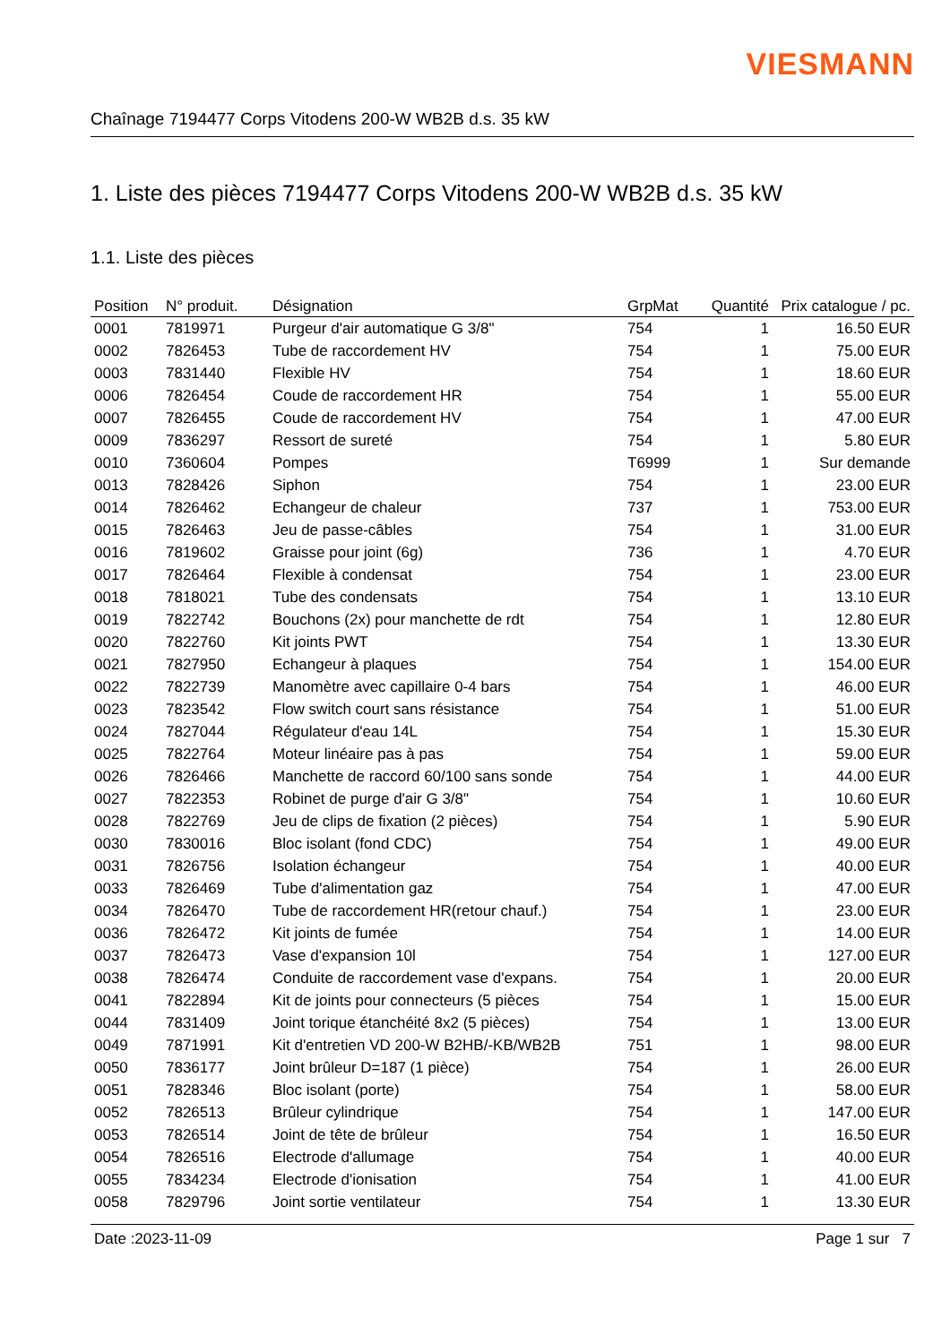VIESMANN
Chaînage 7194477 Corps Vitodens 200-W WB2B d.s. 35 kW
1. Liste des pièces 7194477 Corps Vitodens 200-W WB2B d.s. 35 kW
1.1. Liste des pièces
| Position | N° produit. | Désignation | GrpMat | Quantité | Prix catalogue / pc. |
| --- | --- | --- | --- | --- | --- |
| 0001 | 7819971 | Purgeur d'air automatique G 3/8" | 754 | 1 | 16.50 EUR |
| 0002 | 7826453 | Tube de raccordement HV | 754 | 1 | 75.00 EUR |
| 0003 | 7831440 | Flexible HV | 754 | 1 | 18.60 EUR |
| 0006 | 7826454 | Coude de raccordement HR | 754 | 1 | 55.00 EUR |
| 0007 | 7826455 | Coude de raccordement HV | 754 | 1 | 47.00 EUR |
| 0009 | 7836297 | Ressort de sureté | 754 | 1 | 5.80 EUR |
| 0010 | 7360604 | Pompes | T6999 | 1 | Sur demande |
| 0013 | 7828426 | Siphon | 754 | 1 | 23.00 EUR |
| 0014 | 7826462 | Echangeur de chaleur | 737 | 1 | 753.00 EUR |
| 0015 | 7826463 | Jeu de passe-câbles | 754 | 1 | 31.00 EUR |
| 0016 | 7819602 | Graisse pour joint (6g) | 736 | 1 | 4.70 EUR |
| 0017 | 7826464 | Flexible à condensat | 754 | 1 | 23.00 EUR |
| 0018 | 7818021 | Tube des condensats | 754 | 1 | 13.10 EUR |
| 0019 | 7822742 | Bouchons (2x) pour manchette de rdt | 754 | 1 | 12.80 EUR |
| 0020 | 7822760 | Kit joints PWT | 754 | 1 | 13.30 EUR |
| 0021 | 7827950 | Echangeur à plaques | 754 | 1 | 154.00 EUR |
| 0022 | 7822739 | Manomètre avec capillaire 0-4 bars | 754 | 1 | 46.00 EUR |
| 0023 | 7823542 | Flow switch court sans résistance | 754 | 1 | 51.00 EUR |
| 0024 | 7827044 | Régulateur d'eau 14L | 754 | 1 | 15.30 EUR |
| 0025 | 7822764 | Moteur linéaire pas à pas | 754 | 1 | 59.00 EUR |
| 0026 | 7826466 | Manchette de raccord 60/100 sans sonde | 754 | 1 | 44.00 EUR |
| 0027 | 7822353 | Robinet de purge d'air G 3/8" | 754 | 1 | 10.60 EUR |
| 0028 | 7822769 | Jeu de clips de fixation (2 pièces) | 754 | 1 | 5.90 EUR |
| 0030 | 7830016 | Bloc isolant (fond CDC) | 754 | 1 | 49.00 EUR |
| 0031 | 7826756 | Isolation échangeur | 754 | 1 | 40.00 EUR |
| 0033 | 7826469 | Tube d'alimentation gaz | 754 | 1 | 47.00 EUR |
| 0034 | 7826470 | Tube de raccordement HR(retour chauf.) | 754 | 1 | 23.00 EUR |
| 0036 | 7826472 | Kit joints de fumée | 754 | 1 | 14.00 EUR |
| 0037 | 7826473 | Vase d'expansion 10l | 754 | 1 | 127.00 EUR |
| 0038 | 7826474 | Conduite de raccordement vase d'expans. | 754 | 1 | 20.00 EUR |
| 0041 | 7822894 | Kit de joints pour connecteurs (5 pièces | 754 | 1 | 15.00 EUR |
| 0044 | 7831409 | Joint torique étanchéité 8x2 (5 pièces) | 754 | 1 | 13.00 EUR |
| 0049 | 7871991 | Kit d'entretien VD 200-W B2HB/-KB/WB2B | 751 | 1 | 98.00 EUR |
| 0050 | 7836177 | Joint brûleur D=187 (1 pièce) | 754 | 1 | 26.00 EUR |
| 0051 | 7828346 | Bloc isolant (porte) | 754 | 1 | 58.00 EUR |
| 0052 | 7826513 | Brûleur cylindrique | 754 | 1 | 147.00 EUR |
| 0053 | 7826514 | Joint de tête de brûleur | 754 | 1 | 16.50 EUR |
| 0054 | 7826516 | Electrode d'allumage | 754 | 1 | 40.00 EUR |
| 0055 | 7834234 | Electrode d'ionisation | 754 | 1 | 41.00 EUR |
| 0058 | 7829796 | Joint sortie ventilateur | 754 | 1 | 13.30 EUR |
Date :2023-11-09 Page 1 sur 7